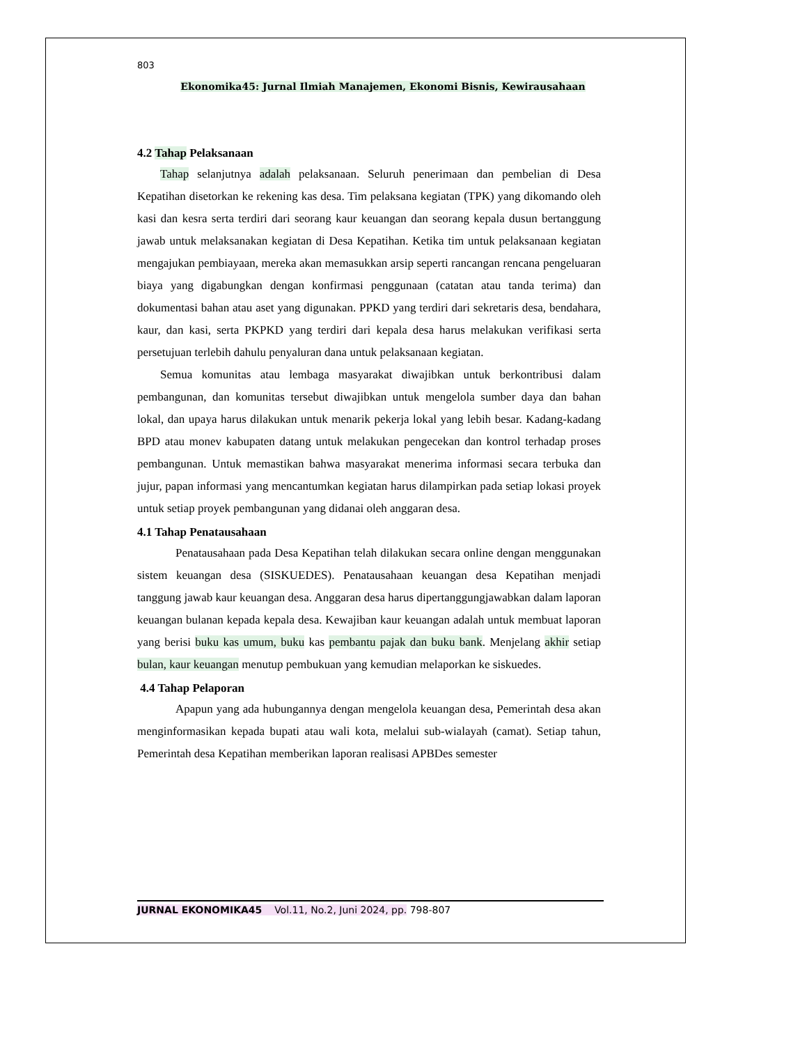803
Ekonomika45: Jurnal Ilmiah Manajemen, Ekonomi Bisnis, Kewirausahaan
4.2 Tahap Pelaksanaan
Tahap selanjutnya adalah pelaksanaan. Seluruh penerimaan dan pembelian di Desa Kepatihan disetorkan ke rekening kas desa. Tim pelaksana kegiatan (TPK) yang dikomando oleh kasi dan kesra serta terdiri dari seorang kaur keuangan dan seorang kepala dusun bertanggung jawab untuk melaksanakan kegiatan di Desa Kepatihan. Ketika tim untuk pelaksanaan kegiatan mengajukan pembiayaan, mereka akan memasukkan arsip seperti rancangan rencana pengeluaran biaya yang digabungkan dengan konfirmasi penggunaan (catatan atau tanda terima) dan dokumentasi bahan atau aset yang digunakan. PPKD yang terdiri dari sekretaris desa, bendahara, kaur, dan kasi, serta PKPKD yang terdiri dari kepala desa harus melakukan verifikasi serta persetujuan terlebih dahulu penyaluran dana untuk pelaksanaan kegiatan.
Semua komunitas atau lembaga masyarakat diwajibkan untuk berkontribusi dalam pembangunan, dan komunitas tersebut diwajibkan untuk mengelola sumber daya dan bahan lokal, dan upaya harus dilakukan untuk menarik pekerja lokal yang lebih besar. Kadang-kadang BPD atau monev kabupaten datang untuk melakukan pengecekan dan kontrol terhadap proses pembangunan. Untuk memastikan bahwa masyarakat menerima informasi secara terbuka dan jujur, papan informasi yang mencantumkan kegiatan harus dilampirkan pada setiap lokasi proyek untuk setiap proyek pembangunan yang didanai oleh anggaran desa.
4.1 Tahap Penatausahaan
Penatausahaan pada Desa Kepatihan telah dilakukan secara online dengan menggunakan sistem keuangan desa (SISKUEDES). Penatausahaan keuangan desa Kepatihan menjadi tanggung jawab kaur keuangan desa. Anggaran desa harus dipertanggungjawabkan dalam laporan keuangan bulanan kepada kepala desa. Kewajiban kaur keuangan adalah untuk membuat laporan yang berisi buku kas umum, buku kas pembantu pajak dan buku bank. Menjelang akhir setiap bulan, kaur keuangan menutup pembukuan yang kemudian melaporkan ke siskuedes.
4.4 Tahap Pelaporan
Apapun yang ada hubungannya dengan mengelola keuangan desa, Pemerintah desa akan menginformasikan kepada bupati atau wali kota, melalui sub-wialayah (camat). Setiap tahun, Pemerintah desa Kepatihan memberikan laporan realisasi APBDes semester
JURNAL EKONOMIKA45 Vol.11, No.2, Juni 2024, pp. 798-807